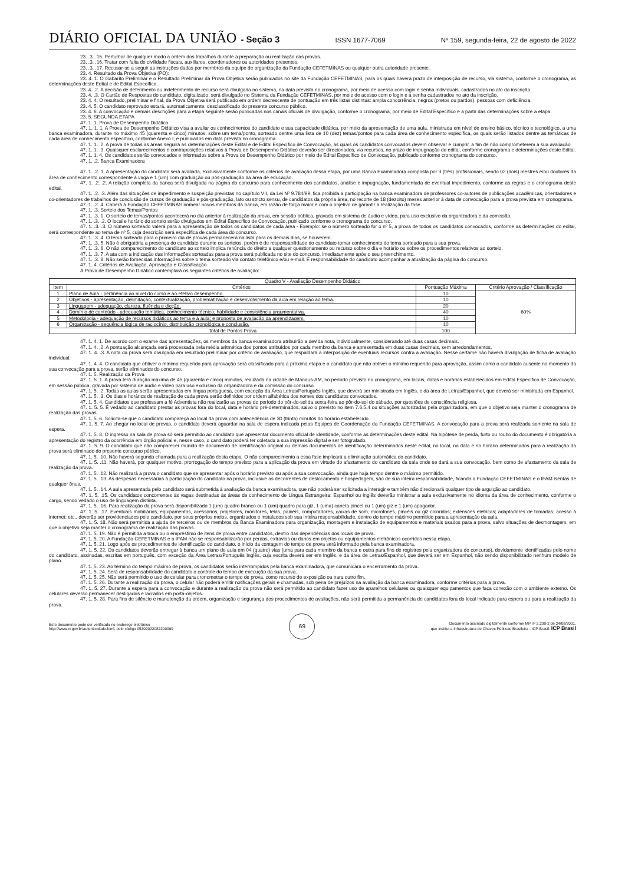DIÁRIO OFICIAL DA UNIÃO - Seção 3
ISSN 1677-7069 Nº 159, segunda-feira, 22 de agosto de 2022
23. .3. .15. Perturbar de qualquer modo a ordem dos trabalhos durante a preparação ou realização das provas.
23. .3. .16. Tratar com falta de civilidade fiscais, auxiliares, coordenadores ou autoridades presentes.
23. .3. .17. Recusar-se a seguir as instruções dadas por membros da equipe de organização da Fundação CEFETMINAS ou qualquer outra autoridade presente.
23. 4. Resultado da Prova Objetiva (PO):
23. 4. 1. O Gabarito Preliminar e o Resultado Preliminar da Prova Objetiva serão publicados no site da Fundação CEFETMINAS, para os quais haverá prazo de interposição de recurso, via sistema, conforme o cronograma, as determinações deste Edital e de Edital Específico.
23. 4. .2. A decisão de deferimento ou indeferimento de recurso será divulgada no sistema, na data prevista no cronograma, por meio de acesso com login e senha individuais, cadastrados no ato da inscrição.
23. 4. .3. O Cartão de Respostas do candidato, digitalizado, será divulgado no Sistema da Fundação CEFETMINAS, por meio de acesso com o login e a senha cadastrados no ato da inscrição.
23. 4. 4. O resultado, preliminar e final, da Prova Objetiva será publicado em ordem decrescente de pontuação em três listas distintas: ampla concorrência, negros (pretos ou pardos), pessoas com deficiência.
23. 4. 5. O candidato reprovado estará, automaticamente, desclassificado do presente concurso público.
23. 4. 6. A convocação e demais descrições para a etapa seguinte serão publicadas nos canais oficiais de divulgação, conforme o cronograma, por meio de Edital Específico e a partir das determinações sobre a etapa.
23. 5. SEGUNDA ETAPA
47. 1. 1. Prova de Desempenho Didático
47. 1. 1. 1. A Prova de Desempenho Didático visa a avaliar os conhecimentos do candidato e sua capacidade didática, por meio da apresentação de uma aula, ministrada em nível de ensino básico, técnico e tecnológico, a uma banca examinadora, durante no máximo 45 (quarenta e cinco) minutos, sobre um tema/ponto, sorteado dentre uma lista de 10 (dez) temas/pontos para cada área de conhecimento específica, os quais serão listados dentre as temáticas de cada área de conhecimento específico, conforme Anexo I, e publicados em data prevista no cronograma.
47. 1. 1. .2. A prova de todas as áreas seguirá as determinações deste Edital e de Edital Específico de Convocação, às quais os candidatos convocados devem observar e cumprir, a fim de não comprometerem a sua avaliação.
47. 1. 1. .3. Quaisquer esclarecimentos e contraposições relativos à Prova de Desempenho Didático deverão ser direcionados, via recursos, no prazo de impugnação do edital, conforme cronograma e determinações deste Edital.
47. 1. 1. 4. Os candidatos serão convocados e informados sobre a Prova de Desempenho Didático por meio de Edital Específico de Convocação, publicado conforme cronograma do concurso.
47. 1. .2. Banca Examinadora
47. 1. .2. 1. A apresentação do candidato será avaliada, exclusivamente conforme os critérios de avaliação dessa etapa, por uma Banca Examinadora composta por 3 (três) profissionais, sendo 02 (dois) mestres e/ou doutores da área de conhecimento correspondente à vaga e 1 (um) com graduação ou pós-graduação da área de educação.
47. 1. .2. .2. A relação completa da banca será divulgada na página do concurso para conhecimento dos candidatos, análise e impugnação, fundamentada de eventual impedimento, conforme as regras e o cronograma deste edital.
47. 1. .2. .3. Além das situações de impedimento e suspeição previstas no capítulo VII, da Lei Nº 9.784/99, fica proibida a participação na banca examinadora de professores co-autores de publicações acadêmicas, orientadores e co-orientadores de trabalhos de conclusão de cursos de graduação e pós-graduação, lato ou stricto sensu, de candidatos da própria área, no recorte de 18 (dezoito) meses anterior à data de convocação para a prova prevista em cronograma.
47. 1. .2. 4. Caberá à Fundação CEFETMINAS nomear novos membros da banca, em razão de força maior e com o objetivo de garantir a realização da fase.
47. 1. .3. Sorteio dos Temas/Pontos
47. 1. .3. 1. O sorteio de temas/pontos acontecerá no dia anterior à realização da prova, em sessão pública, gravada em sistema de áudio e vídeo, para uso exclusivo da organizadora e da comissão.
47. 1. .3. .2. O local e horário do sorteio serão divulgados em Edital Específico de Convocação, publicado conforme o cronograma do concurso.
47. 1. .3. .3. O número sorteado valerá para a apresentação de todos os candidatos de cada área - Exemplo: se o número sorteado for o nº 5, a prova de todos os candidatos convocados, conforme as determinações do edital, será correspondente ao tema de nº 5, cuja descrição será específica de cada área do concurso.
47. 1. .3. 4. O tema sorteado para o primeiro dia de provas permanecerá na lista para os demais dias, se houverem.
47. 1. .3. 5. Não é obrigatória a presença do candidato durante os sorteios, porém é de responsabilidade do candidato tomar conhecimento do tema sorteado para a sua prova.
47. 1. .3. 6. O não comparecimento do candidato ao sorteio implica renúncia do direito a qualquer questionamento ou recurso sobre o dia e horário ou sobre os procedimentos relativos ao sorteio.
47. 1. .3. 7. A ata com a indicação das informações sorteadas para a prova será publicada no site do concurso, imediatamente após o seu preenchimento.
47. 1. .3. 8. Não serão fornecidas informações sobre o tema sorteado via contato telefônico e/ou e-mail. É responsabilidade do candidato acompanhar a atualização da página do concurso.
47. 1. 4. Critérios de Avaliação, Aprovação e Classificação
A Prova de Desempenho Didático contemplará os seguintes critérios de avaliação:
| Quadro V - Avaliação Desempenho Didático | | | |
| --- | --- | --- | --- |
| Item | Critérios | Pontuação Máxima | Critério Aprovação / Classificação |
| 1 | Plano de Aula - pertinência ao nível do curso e ao efetivo desempenho. | 10 | 60% |
| 2 | Objetivos - apresentação, delimitação, contextualização, problematização e desenvolvimento da aula em relação ao tema. | 10 | |
| 3 | Linguagem - adequação, clareza, fluência e dicção. | 20 | |
| 4 | Domínio de conteúdo - adequação temática, conhecimento técnico, habilidade e consistência argumentativa. | 40 | |
| 5 | Metodologia - adequação de recursos didáticos ao tema e à aula; e proposta de avaliação da aprendizagem. | 10 | |
| 6 | Organização - sequência lógica de raciocínio, distribuição cronológica e conclusão. | 10 | |
| Total de Pontos Prova | | 100 | |
47. 1. 4. 1. De acordo com o exame das apresentações, os membros da banca examinadora atribuirão a devida nota, individualmente, considerando até duas casas decimais.
47. 1. 4. .2. A pontuação alcançada será processada pela média aritmética dos pontos atribuídos por cada membro da banca e apresentada em duas casas decimais, sem arredondamentos.
47. 1. 4. .3. A nota da prova será divulgada em resultado preliminar por critério de avaliação, que respaldará a interposição de eventuais recursos contra a avaliação. Nesse certame não haverá divulgação de ficha de avaliação individual.
47. 1. 4. 4. O candidato que obtiver o mínimo requerido para aprovação será classificado para a próxima etapa e o candidato que não obtiver o mínimo requerido para aprovação, assim como o candidato ausente no momento da sua convocação para a prova, serão eliminados do concurso.
47. 1. 5. Realização da Prova
47. 1. 5. 1. A prova terá duração máxima de 45 (quarenta e cinco) minutos, realizada na cidade de Manaus-AM, no período previsto no cronograma, em locais, datas e horários estabelecidos em Edital Específico de Convocação, em sessão pública, gravada por sistema de áudio e vídeo para uso exclusivo da organizadora e da comissão do concurso.
47. 1. 5. .2. Todas as aulas serão apresentadas em língua portuguesa, com exceção da Área Letras/Português Inglês, que deverá ser ministrada em Inglês, e da área de Letras/Espanhol, que deverá ser ministrada em Espanhol.
47. 1. 5. .3. Os dias e horários de realização de cada prova serão definidos por ordem alfabética dos nomes dos candidatos convocados.
47. 1. 5. 4. Candidatos que professam a fé Adventista não realizarão as provas do período do pôr-do-sol da sexta-feira ao pôr-do-sol do sábado, por questões de consciência religiosa.
47. 1. 5. 5. É vedado ao candidato prestar as provas fora do local, data e horário pré-determinados, salvo o previsto no item 7.6.5.4 ou situações autorizadas pela organizadora, em que o objetivo seja manter o cronograma de realização das provas.
47. 1. 5. 6. Solicita-se que o candidato compareça ao local da prova com antecedência de 30 (trinta) minutos do horário estabelecido.
47. 1. 5. 7. Ao chegar no local de provas, o candidato deverá aguardar na sala de espera indicada pelas Equipes de Coordenação da Fundação CEFETMINAS. A convocação para a prova será realizada somente na sala de espera.
47. 1. 5. 8. O ingresso na sala de prova só será permitido ao candidato que apresentar documento oficial de identidade, conforme as determinações deste edital. Na hipótese de perda, furto ou roubo do documento é obrigatória a apresentação do registro da ocorrência em órgão policial e, nesse caso, o candidato poderá ter coletada a sua impressão digital e ser fotografado.
47. 1. 5. 9. O candidato que não comparecer munido de documento de identificação original ou demais documentos de identificação determinados neste edital, no local, na data e no horário determinados para a realização da prova será eliminado do presente concurso público.
47. 1. 5. .10. Não haverá segunda chamada para a realização desta etapa. O não comparecimento a essa fase implicará a eliminação automática do candidato.
47. 1. 5. .11. Não haverá, por qualquer motivo, prorrogação do tempo previsto para a aplicação da prova em virtude do afastamento do candidato da sala onde se dará a sua convocação, bem como de afastamento da sala de realização da prova.
47. 1. 5. .12. Não realizará a prova o candidato que se apresentar após o horário previsto ou após a sua convocação, ainda que haja tempo dentre o máximo permitido.
47. 1. 5. .13. As despesas necessárias à participação do candidato na prova, inclusive as decorrentes de deslocamento e hospedagem, são de sua inteira responsabilidade, ficando a Fundação CEFETMINAS e o IFAM isentas de qualquer ônus.
47. 1. 5. .14. A aula apresentada pelo candidato será submetida à avaliação da banca examinadora, que não poderá ser solicitada a interagir e também não direcionará qualquer tipo de arguição ao candidato.
47. 1. 5. .15. Os candidatos concorrentes às vagas destinadas às áreas de conhecimento de Língua Estrangeira: Espanhol ou Inglês deverão ministrar a aula exclusivamente no idioma da área de conhecimento, conforme o cargo, sendo vedado o uso de linguagem distinta.
47. 1. 5. .16. Para realização da prova será disponibilizado 1 (um) quadro branco ou 1 (um) quadro para giz, 1 (uma) caneta pincel ou 1 (um) giz e 1 (um) apagador.
47. 1. 5. .17. Eventuais mobiliários, equipamentos, acessórios, projetores, monitores, telas, painéis, computadores, caixas de som, microfones, pincéis ou giz coloridos; extensões elétricas; adaptadores de tomadas; acesso à internet; etc., deverão ser providenciados pelo candidato, por seus próprios meios, organizados e instalados sob sua inteira responsabilidade, dentro do tempo máximo permitido para a apresentação da aula.
47. 1. 5. 18. Não será permitida a ajuda de terceiros ou de membros da Banca Examinadora para organização, montagem e instalação de equipamentos e materiais usados para a prova, salvo situações de desmontagem, em que o objetivo seja manter o cronograma de realização das provas.
47. 1. 5. 19. Não é permitida a troca ou o empréstimo de itens de prova entre candidatos, dentro das dependências dos locais de prova.
47. 1. 5. 20. A Fundação CEFETMINAS e o IFAM não se responsabilizarão por perdas, extravios ou danos em objetos ou equipamentos eletrônicos ocorridos nessa etapa.
47. 1. 5. 21. Logo após os procedimentos de identificação do candidato, o início da contagem do tempo de prova será informado pela banca examinadora.
47. 1. 5. 22. Os candidatos deverão entregar à banca um plano de aula em 04 (quatro) vias (uma para cada membro da banca e outra para fins de registros pela organizadora do concurso), devidamente identificadas pelo nome do candidato, assinadas, escritas em português, com exceção da Área Letras/Português Inglês, cuja escrita deverá ser em Inglês, e da área de Letras/Espanhol, que deverá ser em Espanhol, não sendo disponibilizado nenhum modelo de plano.
47. 1. 5. 23. Ao término do tempo máximo de prova, os candidatos serão interrompidos pela banca examinadora, que comunicará o encerramento da prova.
47. 1. 5. 24. Será de responsabilidade do candidato o controle do tempo de execução da sua prova.
47. 1. 5. 25. Não será permitido o uso de celular para cronometrar o tempo de prova, como recurso de exposição ou para outro fim.
47. 1. 5. 26. Durante a realização da prova, o celular não poderá emitir notificações gerais e chamadas, sob pena de prejuízos na avaliação da banca examinadora, conforme critérios para a prova.
47. 1. 5. 27. Durante a espera para a convocação e durante a realização da prova não será permitido ao candidato fazer uso de aparelhos celulares ou quaisquer equipamentos que faça conexão com o ambiente externo. Os celulares deverão permanecer desligados e lacrados em porta-objetos.
47. 1. 5. 28. Para fins de silêncio e manutenção da ordem, organização e segurança dos procedimentos de avaliações, não será permitida a permanência de candidatos fora do local indicado para espera ou para a realização da prova.
Este documento pode ser verificado no endereço eletrônico
http://www.in.gov.br/autenticidade.html, pelo código 05302022082200069
69
Documento assinado digitalmente conforme MP nº 2.200-2 de 24/08/2001,
que institui a Infraestrutura de Chaves Públicas Brasileira - ICP-Brasil. ICP Brasil